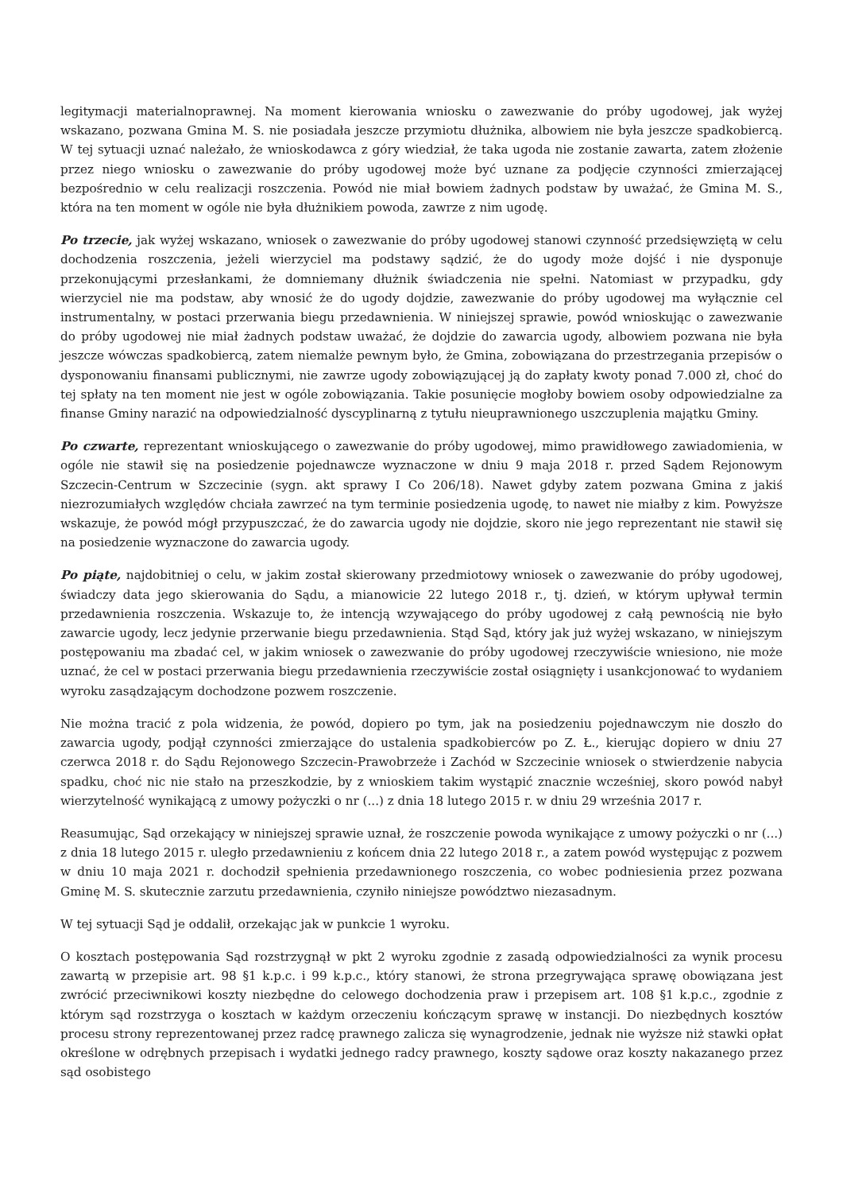legitymacji materialnoprawnej. Na moment kierowania wniosku o zawezwanie do próby ugodowej, jak wyżej wskazano, pozwana Gmina M. S. nie posiadała jeszcze przymiotu dłużnika, albowiem nie była jeszcze spadkobiercą. W tej sytuacji uznać należało, że wnioskodawca z góry wiedział, że taka ugoda nie zostanie zawarta, zatem złożenie przez niego wniosku o zawezwanie do próby ugodowej może być uznane za podjęcie czynności zmierzającej bezpośrednio w celu realizacji roszczenia. Powód nie miał bowiem żadnych podstaw by uważać, że Gmina M. S., która na ten moment w ogóle nie była dłużnikiem powoda, zawrze z nim ugodę.
Po trzecie, jak wyżej wskazano, wniosek o zawezwanie do próby ugodowej stanowi czynność przedsięwziętą w celu dochodzenia roszczenia, jeżeli wierzyciel ma podstawy sądzić, że do ugody może dojść i nie dysponuje przekonującymi przesłankami, że domniemany dłużnik świadczenia nie spełni. Natomiast w przypadku, gdy wierzyciel nie ma podstaw, aby wnosić że do ugody dojdzie, zawezwanie do próby ugodowej ma wyłącznie cel instrumentalny, w postaci przerwania biegu przedawnienia. W niniejszej sprawie, powód wnioskując o zawezwanie do próby ugodowej nie miał żadnych podstaw uważać, że dojdzie do zawarcia ugody, albowiem pozwana nie była jeszcze wówczas spadkobiercą, zatem niemalże pewnym było, że Gmina, zobowiązana do przestrzegania przepisów o dysponowaniu finansami publicznymi, nie zawrze ugody zobowiązującej ją do zapłaty kwoty ponad 7.000 zł, choć do tej spłaty na ten moment nie jest w ogóle zobowiązania. Takie posunięcie mogłoby bowiem osoby odpowiedzialne za finanse Gminy narazić na odpowiedzialność dyscyplinarną z tytułu nieuprawnionego uszczuplenia majątku Gminy.
Po czwarte, reprezentant wnioskującego o zawezwanie do próby ugodowej, mimo prawidłowego zawiadomienia, w ogóle nie stawił się na posiedzenie pojednawcze wyznaczone w dniu 9 maja 2018 r. przed Sądem Rejonowym Szczecin-Centrum w Szczecinie (sygn. akt sprawy I Co 206/18). Nawet gdyby zatem pozwana Gmina z jakiś niezrozumiałych względów chciała zawrzeć na tym terminie posiedzenia ugodę, to nawet nie miałby z kim. Powyższe wskazuje, że powód mógł przypuszczać, że do zawarcia ugody nie dojdzie, skoro nie jego reprezentant nie stawił się na posiedzenie wyznaczone do zawarcia ugody.
Po piąte, najdobitniej o celu, w jakim został skierowany przedmiotowy wniosek o zawezwanie do próby ugodowej, świadczy data jego skierowania do Sądu, a mianowicie 22 lutego 2018 r., tj. dzień, w którym upływał termin przedawnienia roszczenia. Wskazuje to, że intencją wzywającego do próby ugodowej z całą pewnością nie było zawarcie ugody, lecz jedynie przerwanie biegu przedawnienia. Stąd Sąd, który jak już wyżej wskazano, w niniejszym postępowaniu ma zbadać cel, w jakim wniosek o zawezwanie do próby ugodowej rzeczywiście wniesiono, nie może uznać, że cel w postaci przerwania biegu przedawnienia rzeczywiście został osiągnięty i usankcjonować to wydaniem wyroku zasądzającym dochodzone pozwem roszczenie.
Nie można tracić z pola widzenia, że powód, dopiero po tym, jak na posiedzeniu pojednawczym nie doszło do zawarcia ugody, podjął czynności zmierzające do ustalenia spadkobierców po Z. Ł., kierując dopiero w dniu 27 czerwca 2018 r. do Sądu Rejonowego Szczecin-Prawobrzeże i Zachód w Szczecinie wniosek o stwierdzenie nabycia spadku, choć nic nie stało na przeszkodzie, by z wnioskiem takim wystąpić znacznie wcześniej, skoro powód nabył wierzytelność wynikającą z umowy pożyczki o nr (...) z dnia 18 lutego 2015 r. w dniu 29 września 2017 r.
Reasumując, Sąd orzekający w niniejszej sprawie uznał, że roszczenie powoda wynikające z umowy pożyczki o nr (...) z dnia 18 lutego 2015 r. uległo przedawnieniu z końcem dnia 22 lutego 2018 r., a zatem powód występując z pozwem w dniu 10 maja 2021 r. dochodził spełnienia przedawnionego roszczenia, co wobec podniesienia przez pozwana Gminę M. S. skutecznie zarzutu przedawnienia, czyniło niniejsze powództwo niezasadnym.
W tej sytuacji Sąd je oddalił, orzekając jak w punkcie 1 wyroku.
O kosztach postępowania Sąd rozstrzygnął w pkt 2 wyroku zgodnie z zasadą odpowiedzialności za wynik procesu zawartą w przepisie art. 98 §1 k.p.c. i 99 k.p.c., który stanowi, że strona przegrywająca sprawę obowiązana jest zwrócić przeciwnikowi koszty niezbędne do celowego dochodzenia praw i przepisem art. 108 §1 k.p.c., zgodnie z którym sąd rozstrzyga o kosztach w każdym orzeczeniu kończącym sprawę w instancji. Do niezbędnych kosztów procesu strony reprezentowanej przez radcę prawnego zalicza się wynagrodzenie, jednak nie wyższe niż stawki opłat określone w odrębnych przepisach i wydatki jednego radcy prawnego, koszty sądowe oraz koszty nakazanego przez sąd osobistego